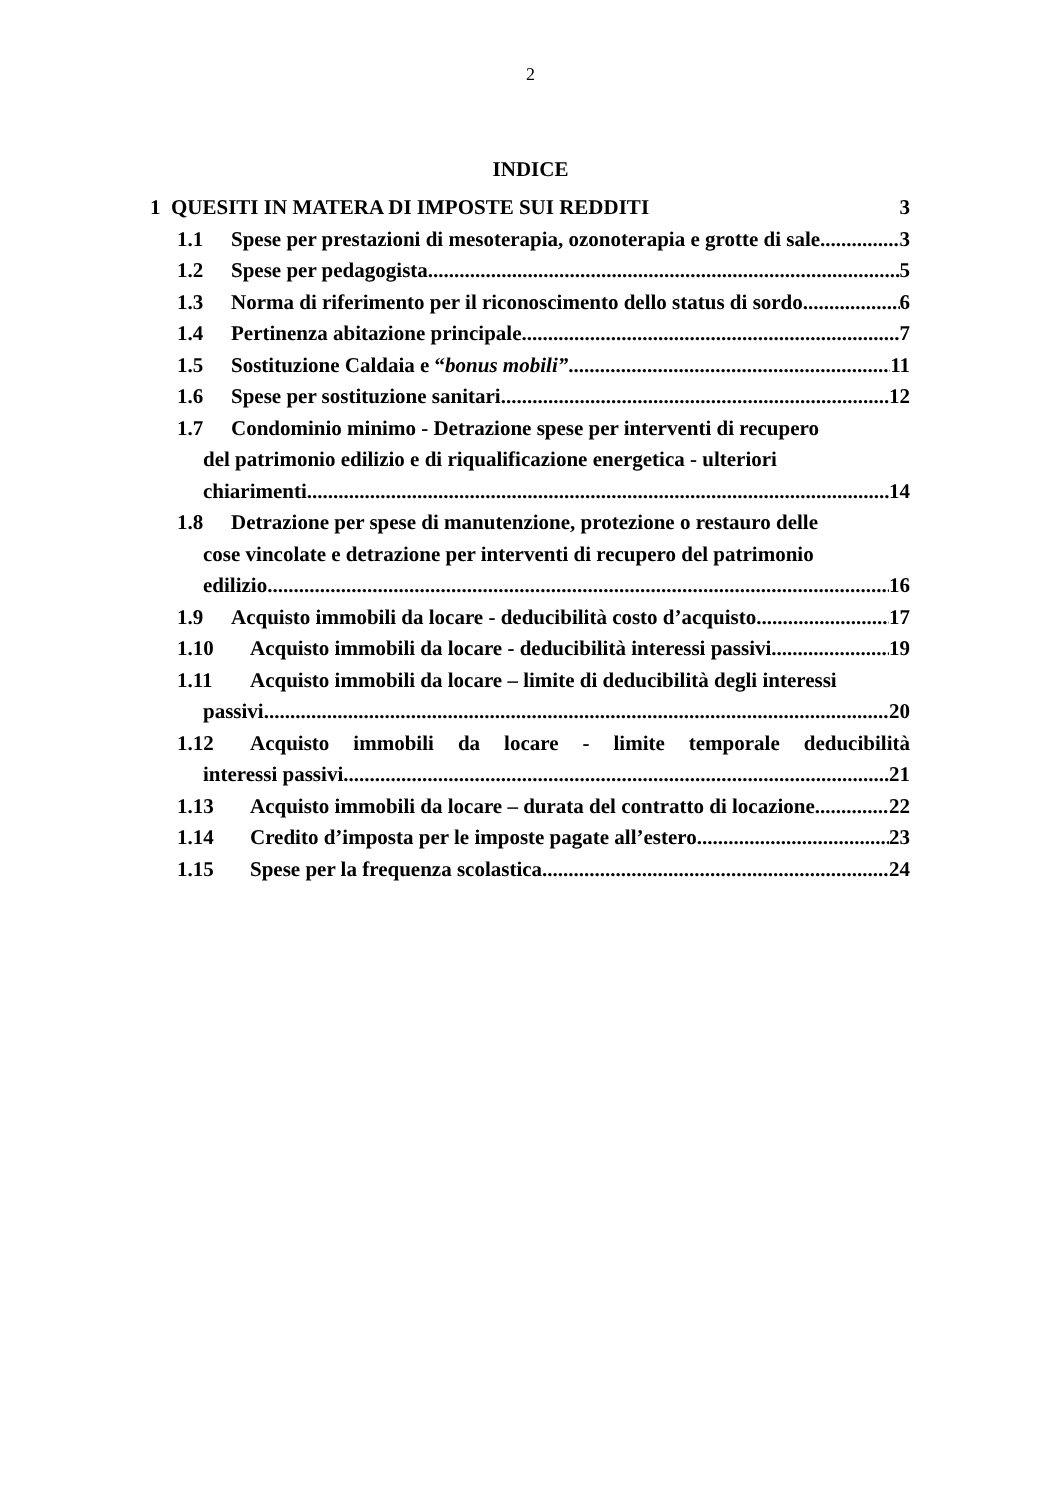2
INDICE
1 QUESITI IN MATERA DI IMPOSTE SUI REDDITI 3
1.1 Spese per prestazioni di mesoterapia, ozonoterapia e grotte di sale 3
1.2 Spese per pedagogista 5
1.3 Norma di riferimento per il riconoscimento dello status di sordo 6
1.4 Pertinenza abitazione principale 7
1.5 Sostituzione Caldaia e “bonus mobili” 11
1.6 Spese per sostituzione sanitari 12
1.7 Condominio minimo - Detrazione spese per interventi di recupero
del patrimonio edilizio e di riqualificazione energetica - ulteriori
chiarimenti 14
1.8 Detrazione per spese di manutenzione, protezione o restauro delle
cose vincolate e detrazione per interventi di recupero del patrimonio
edilizio 16
1.9 Acquisto immobili da locare - deducibilità costo d’acquisto 17
1.10 Acquisto immobili da locare - deducibilità interessi passivi 19
1.11 Acquisto immobili da locare – limite di deducibilità degli interessi
passivi 20
1.12 Acquisto immobili da locare - limite temporale deducibilità
interessi passivi 21
1.13 Acquisto immobili da locare – durata del contratto di locazione 22
1.14 Credito d’imposta per le imposte pagate all’estero 23
1.15 Spese per la frequenza scolastica 24